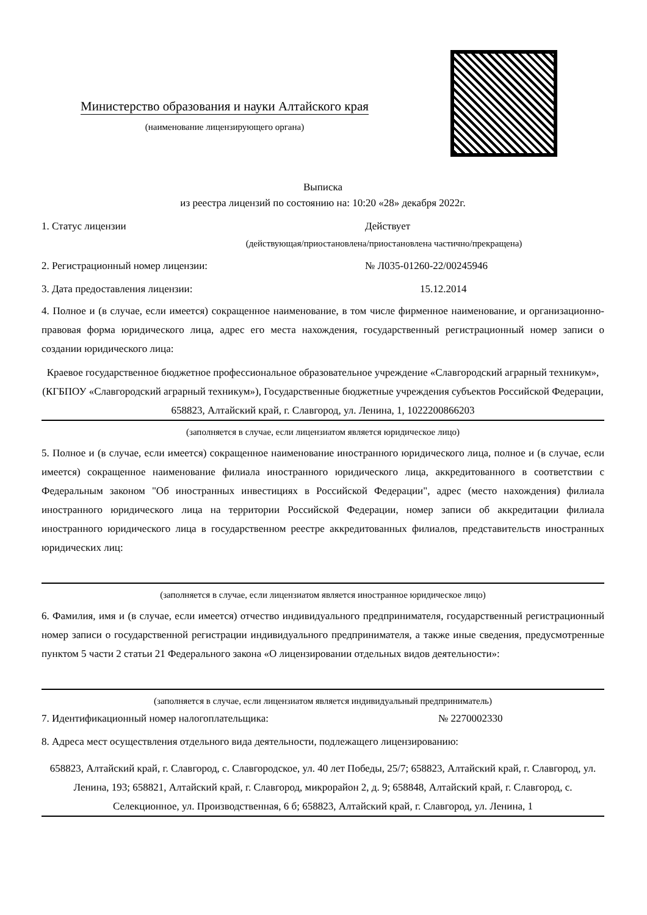Министерство образования и науки Алтайского края
(наименование лицензирующего органа)
Выписка
из реестра лицензий по состоянию на: 10:20 «28» декабря 2022г.
1. Статус лицензии Действует
(действующая/приостановлена/приостановлена частично/прекращена)
2. Регистрационный номер лицензии: № Л035-01260-22/00245946
3. Дата предоставления лицензии: 15.12.2014
4. Полное и (в случае, если имеется) сокращенное наименование, в том числе фирменное наименование, и организационно-правовая форма юридического лица, адрес его места нахождения, государственный регистрационный номер записи о создании юридического лица:
Краевое государственное бюджетное профессиональное образовательное учреждение «Славгородский аграрный техникум», (КГБПОУ «Славгородский аграрный техникум»), Государственные бюджетные учреждения субъектов Российской Федерации, 658823, Алтайский край, г. Славгород, ул. Ленина, 1, 1022200866203
(заполняется в случае, если лицензиатом является юридическое лицо)
5. Полное и (в случае, если имеется) сокращенное наименование иностранного юридического лица, полное и (в случае, если имеется) сокращенное наименование филиала иностранного юридического лица, аккредитованного в соответствии с Федеральным законом "Об иностранных инвестициях в Российской Федерации", адрес (место нахождения) филиала иностранного юридического лица на территории Российской Федерации, номер записи об аккредитации филиала иностранного юридического лица в государственном реестре аккредитованных филиалов, представительств иностранных юридических лиц:
(заполняется в случае, если лицензиатом является иностранное юридическое лицо)
6. Фамилия, имя и (в случае, если имеется) отчество индивидуального предпринимателя, государственный регистрационный номер записи о государственной регистрации индивидуального предпринимателя, а также иные сведения, предусмотренные пунктом 5 части 2 статьи 21 Федерального закона «О лицензировании отдельных видов деятельности»:
(заполняется в случае, если лицензиатом является индивидуальный предприниматель)
7. Идентификационный номер налогоплательщика: № 2270002330
8. Адреса мест осуществления отдельного вида деятельности, подлежащего лицензированию:
658823, Алтайский край, г. Славгород, с. Славгородское, ул. 40 лет Победы, 25/7; 658823, Алтайский край, г. Славгород, ул. Ленина, 193; 658821, Алтайский край, г. Славгород, микрорайон 2, д. 9; 658848, Алтайский край, г. Славгород, с. Селекционное, ул. Производственная, 6 б; 658823, Алтайский край, г. Славгород, ул. Ленина, 1